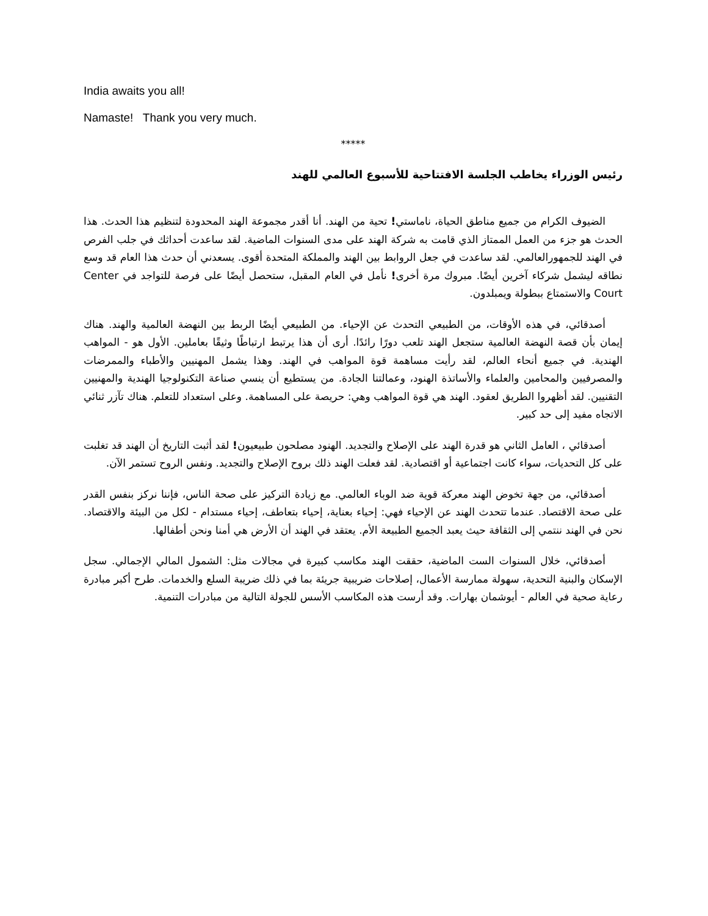India awaits you all!
Namaste! Thank you very much.
*****
رئيس الوزراء يخاطب الجلسة الافتتاحية للأسبوع العالمي للهند
الضيوف الكرام من جميع مناطق الحياة، ناماستي! تحية من الهند. أنا أقدر مجموعة الهند المحدودة لتنظيم هذا الحدث. هذا الحدث هو جزء من العمل الممتاز الذي قامت به شركة الهند على مدى السنوات الماضية. لقد ساعدت أحداثك في جلب الفرص في الهند للجمهورالعالمي. لقد ساعدت في جعل الروابط بين الهند والمملكة المتحدة أقوى. يسعدني أن حدث هذا العام قد وسع نطاقه ليشمل شركاء آخرين أيضًا. مبروك مرة أخرى! نأمل في العام المقبل، ستحصل أيضًا على فرصة للتواجد في Center Court والاستمتاع ببطولة ويمبلدون.
أصدقائي، في هذه الأوقات، من الطبيعي التحدث عن الإحياء. من الطبيعي أيضًا الربط بين النهضة العالمية والهند. هناك إيمان بأن قصة النهضة العالمية ستجعل الهند تلعب دورًا رائدًا. أرى أن هذا يرتبط ارتباطًا وثيقًا بعاملين. الأول هو - المواهب الهندية. في جميع أنحاء العالم، لقد رأيت مساهمة قوة المواهب في الهند. وهذا يشمل المهنيين والأطباء والممرضات والمصرفيين والمحامين والعلماء والأساتذة الهنود، وعمالتنا الجادة. من يستطيع أن ينسي صناعة التكنولوجيا الهندية والمهنيين التقنيين. لقد أظهروا الطريق لعقود. الهند هي قوة المواهب وهي: حريصة على المساهمة. وعلى استعداد للتعلم. هناك تآزر ثنائي الاتجاه مفيد إلى حد كبير.
أصدقائي ، العامل الثاني هو قدرة الهند على الإصلاح والتجديد. الهنود مصلحون طبيعيون! لقد أثبت التاريخ أن الهند قد تغلبت على كل التحديات، سواء كانت اجتماعية أو اقتصادية. لقد فعلت الهند ذلك بروح الإصلاح والتجديد. ونفس الروح تستمر الآن.
أصدقائي، من جهة تخوض الهند معركة قوية ضد الوباء العالمي. مع زيادة التركيز على صحة الناس، فإننا نركز بنفس القدر على صحة الاقتصاد. عندما تتحدث الهند عن الإحياء فهي: إحياء بعناية، إحياء بتعاطف، إحياء مستدام - لكل من البيئة والاقتصاد. نحن في الهند ننتمي إلى الثقافة حيث يعبد الجميع الطبيعة الأم. يعتقد في الهند أن الأرض هي أمنا ونحن أطفالها.
أصدقائي، خلال السنوات الست الماضية، حققت الهند مكاسب كبيرة في مجالات مثل: الشمول المالي الإجمالي. سجل الإسكان والبنية التحدية، سهولة ممارسة الأعمال، إصلاحات ضريبية جريئة بما في ذلك ضريبة السلع والخدمات. طرح أكبر مبادرة رعاية صحية في العالم - أيوشمان بهارات. وقد أرست هذه المكاسب الأسس للجولة التالية من مبادرات التنمية.